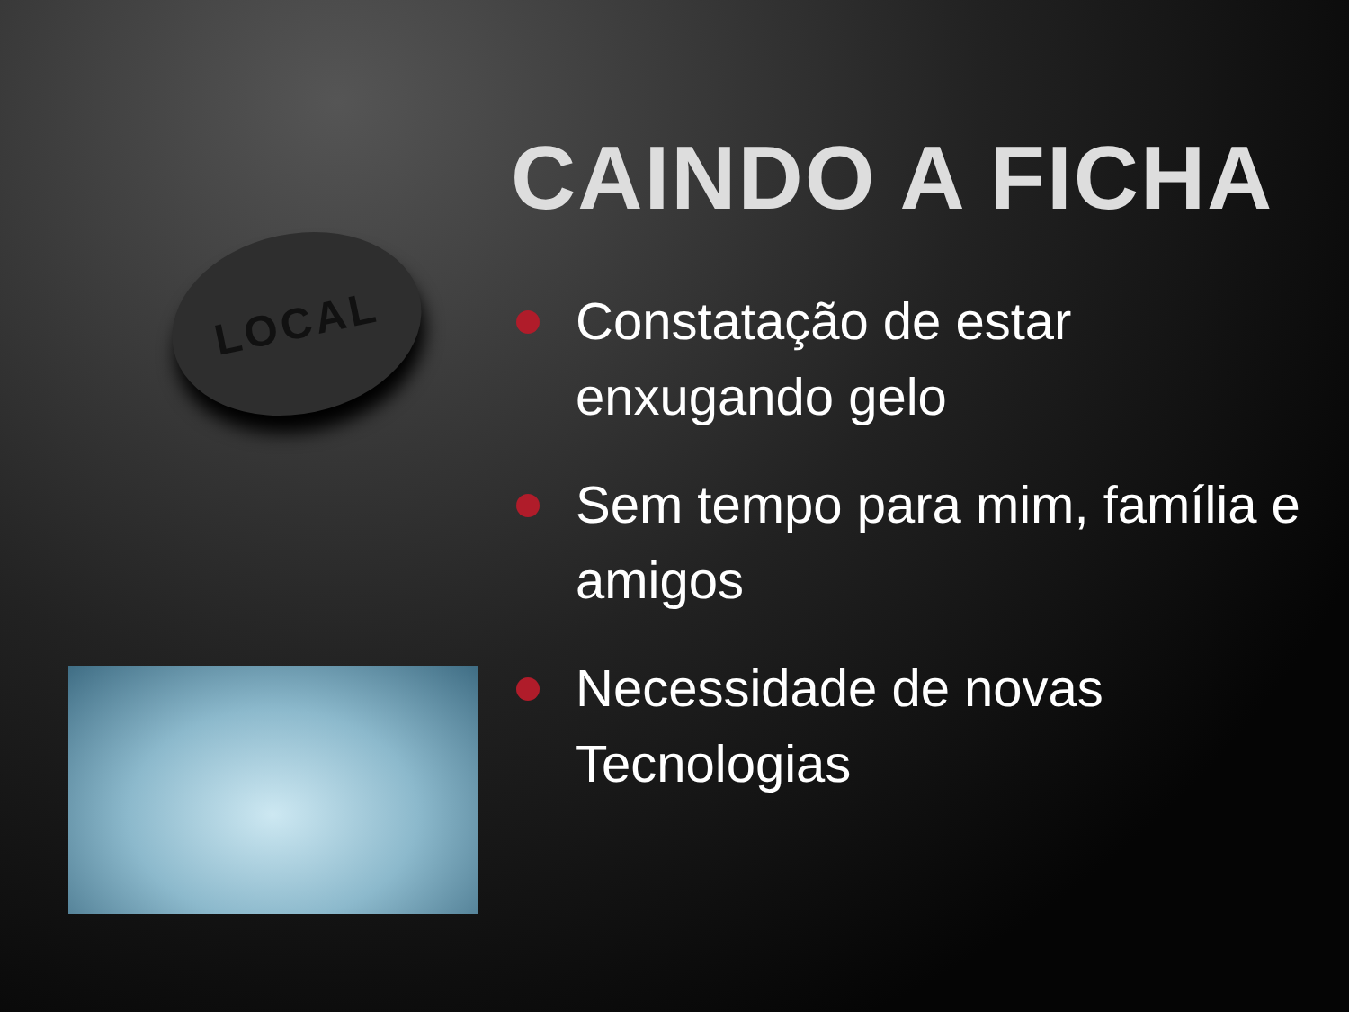LOCAL
CAINDO A FICHA
Constatação de estar enxugando gelo
Sem tempo para mim, família e amigos
Necessidade de novas Tecnologias